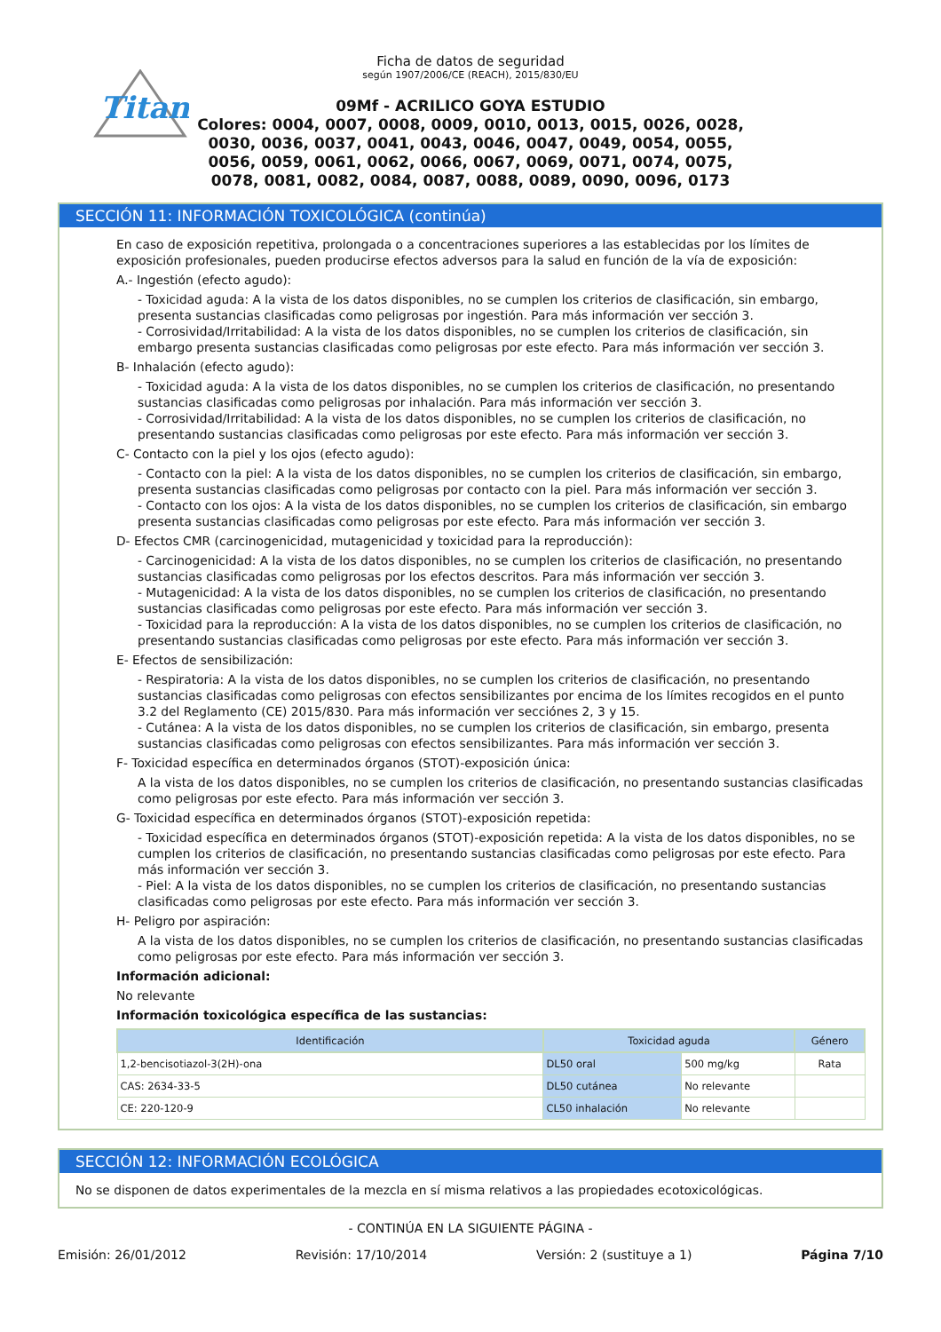Titan
Ficha de datos de seguridad
según 1907/2006/CE (REACH), 2015/830/EU
09Mf - ACRILICO GOYA ESTUDIO
Colores: 0004, 0007, 0008, 0009, 0010, 0013, 0015, 0026, 0028,
0030, 0036, 0037, 0041, 0043, 0046, 0047, 0049, 0054, 0055,
0056, 0059, 0061, 0062, 0066, 0067, 0069, 0071, 0074, 0075,
0078, 0081, 0082, 0084, 0087, 0088, 0089, 0090, 0096, 0173
SECCIÓN 11: INFORMACIÓN TOXICOLÓGICA (continúa)
En caso de exposición repetitiva, prolongada o a concentraciones superiores a las establecidas por los límites de exposición profesionales, pueden producirse efectos adversos para la salud en función de la vía de exposición:
A.- Ingestión (efecto agudo):
- Toxicidad aguda: A la vista de los datos disponibles, no se cumplen los criterios de clasificación, sin embargo, presenta sustancias clasificadas como peligrosas por ingestión. Para más información ver sección 3.
- Corrosividad/Irritabilidad: A la vista de los datos disponibles, no se cumplen los criterios de clasificación, sin embargo presenta sustancias clasificadas como peligrosas por este efecto. Para más información ver sección 3.
B- Inhalación (efecto agudo):
- Toxicidad aguda: A la vista de los datos disponibles, no se cumplen los criterios de clasificación, no presentando sustancias clasificadas como peligrosas por inhalación. Para más información ver sección 3.
- Corrosividad/Irritabilidad: A la vista de los datos disponibles, no se cumplen los criterios de clasificación, no presentando sustancias clasificadas como peligrosas por este efecto. Para más información ver sección 3.
C- Contacto con la piel y los ojos (efecto agudo):
- Contacto con la piel: A la vista de los datos disponibles, no se cumplen los criterios de clasificación, sin embargo, presenta sustancias clasificadas como peligrosas por contacto con la piel. Para más información ver sección 3.
- Contacto con los ojos: A la vista de los datos disponibles, no se cumplen los criterios de clasificación, sin embargo presenta sustancias clasificadas como peligrosas por este efecto. Para más información ver sección 3.
D- Efectos CMR (carcinogenicidad, mutagenicidad y toxicidad para la reproducción):
- Carcinogenicidad: A la vista de los datos disponibles, no se cumplen los criterios de clasificación, no presentando sustancias clasificadas como peligrosas por los efectos descritos. Para más información ver sección 3.
- Mutagenicidad: A la vista de los datos disponibles, no se cumplen los criterios de clasificación, no presentando sustancias clasificadas como peligrosas por este efecto. Para más información ver sección 3.
- Toxicidad para la reproducción: A la vista de los datos disponibles, no se cumplen los criterios de clasificación, no presentando sustancias clasificadas como peligrosas por este efecto. Para más información ver sección 3.
E- Efectos de sensibilización:
- Respiratoria: A la vista de los datos disponibles, no se cumplen los criterios de clasificación, no presentando sustancias clasificadas como peligrosas con efectos sensibilizantes por encima de los límites recogidos en el punto 3.2 del Reglamento (CE) 2015/830. Para más información ver secciónes 2, 3 y 15.
- Cutánea: A la vista de los datos disponibles, no se cumplen los criterios de clasificación, sin embargo, presenta sustancias clasificadas como peligrosas con efectos sensibilizantes. Para más información ver sección 3.
F- Toxicidad específica en determinados órganos (STOT)-exposición única:
A la vista de los datos disponibles, no se cumplen los criterios de clasificación, no presentando sustancias clasificadas como peligrosas por este efecto. Para más información ver sección 3.
G- Toxicidad específica en determinados órganos (STOT)-exposición repetida:
- Toxicidad específica en determinados órganos (STOT)-exposición repetida: A la vista de los datos disponibles, no se cumplen los criterios de clasificación, no presentando sustancias clasificadas como peligrosas por este efecto. Para más información ver sección 3.
- Piel: A la vista de los datos disponibles, no se cumplen los criterios de clasificación, no presentando sustancias clasificadas como peligrosas por este efecto. Para más información ver sección 3.
H- Peligro por aspiración:
A la vista de los datos disponibles, no se cumplen los criterios de clasificación, no presentando sustancias clasificadas como peligrosas por este efecto. Para más información ver sección 3.
Información adicional:
No relevante
Información toxicológica específica de las sustancias:
| Identificación | Toxicidad aguda | | Género |
| --- | --- | --- | --- |
| 1,2-bencisotiazol-3(2H)-ona | DL50 oral | 500 mg/kg | Rata |
| CAS: 2634-33-5 | DL50 cutánea | No relevante | |
| CE: 220-120-9 | CL50 inhalación | No relevante | |
SECCIÓN 12: INFORMACIÓN ECOLÓGICA
No se disponen de datos experimentales de la mezcla en sí misma relativos a las propiedades ecotoxicológicas.
- CONTINÚA EN LA SIGUIENTE PÁGINA -
Emisión: 26/01/2012 Revisión: 17/10/2014 Versión: 2 (sustituye a 1) Página 7/10